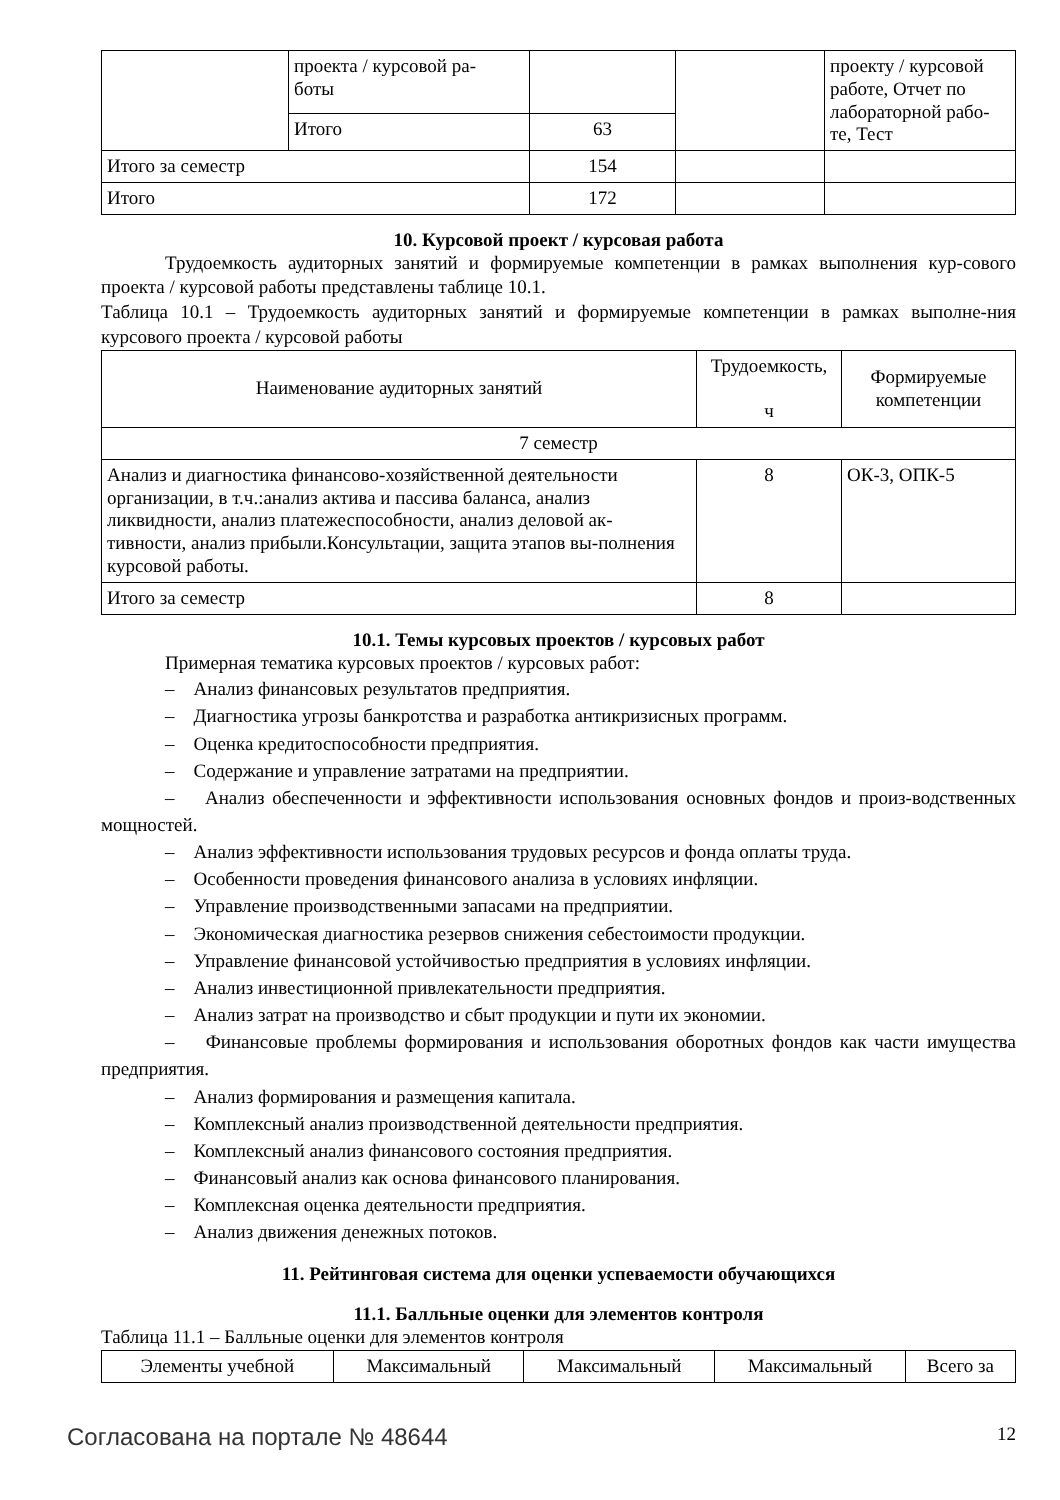| | проекта / курсовой ра- боты | | | проекту / курсовой работе, Отчет по лабораторной рабо-те, Тест |
| | Итого | 63 | | |
| Итого за семестр | | 154 | | |
| Итого | | 172 | | |
10. Курсовой проект / курсовая работа
Трудоемкость аудиторных занятий и формируемые компетенции в рамках выполнения кур-сового проекта / курсовой работы представлены таблице 10.1.
Таблица 10.1 – Трудоемкость аудиторных занятий и формируемые компетенции в рамках выполне-ния курсового проекта / курсовой работы
| Наименование аудиторных занятий | Трудоемкость, ч | Формируемые компетенции |
| --- | --- | --- |
| 7 семестр | | |
| Анализ и диагностика финансово-хозяйственной деятельности организации, в т.ч.:анализ актива и пассива баланса, анализ ликвидности, анализ платежеспособности, анализ деловой ак-тивности, анализ прибыли.Консультации, защита этапов вы-полнения курсовой работы. | 8 | ОК-3, ОПК-5 |
| Итого за семестр | 8 | |
10.1. Темы курсовых проектов / курсовых работ
Примерная тематика курсовых проектов / курсовых работ:
– Анализ финансовых результатов предприятия.
– Диагностика угрозы банкротства и разработка антикризисных программ.
– Оценка кредитоспособности предприятия.
– Содержание и управление затратами на предприятии.
– Анализ обеспеченности и эффективности использования основных фондов и произ-водственных мощностей.
– Анализ эффективности использования трудовых ресурсов и фонда оплаты труда.
– Особенности проведения финансового анализа в условиях инфляции.
– Управление производственными запасами на предприятии.
– Экономическая диагностика резервов снижения себестоимости продукции.
– Управление финансовой устойчивостью предприятия в условиях инфляции.
– Анализ инвестиционной привлекательности предприятия.
– Анализ затрат на производство и сбыт продукции и пути их экономии.
– Финансовые проблемы формирования и использования оборотных фондов как части имущества предприятия.
– Анализ формирования и размещения капитала.
– Комплексный анализ производственной деятельности предприятия.
– Комплексный анализ финансового состояния предприятия.
– Финансовый анализ как основа финансового планирования.
– Комплексная оценка деятельности предприятия.
– Анализ движения денежных потоков.
11. Рейтинговая система для оценки успеваемости обучающихся
11.1. Балльные оценки для элементов контроля
Таблица 11.1 – Балльные оценки для элементов контроля
| Элементы учебной | Максимальный | Максимальный | Максимальный | Всего за |
| --- | --- | --- | --- | --- |
Согласована на портале № 48644 12